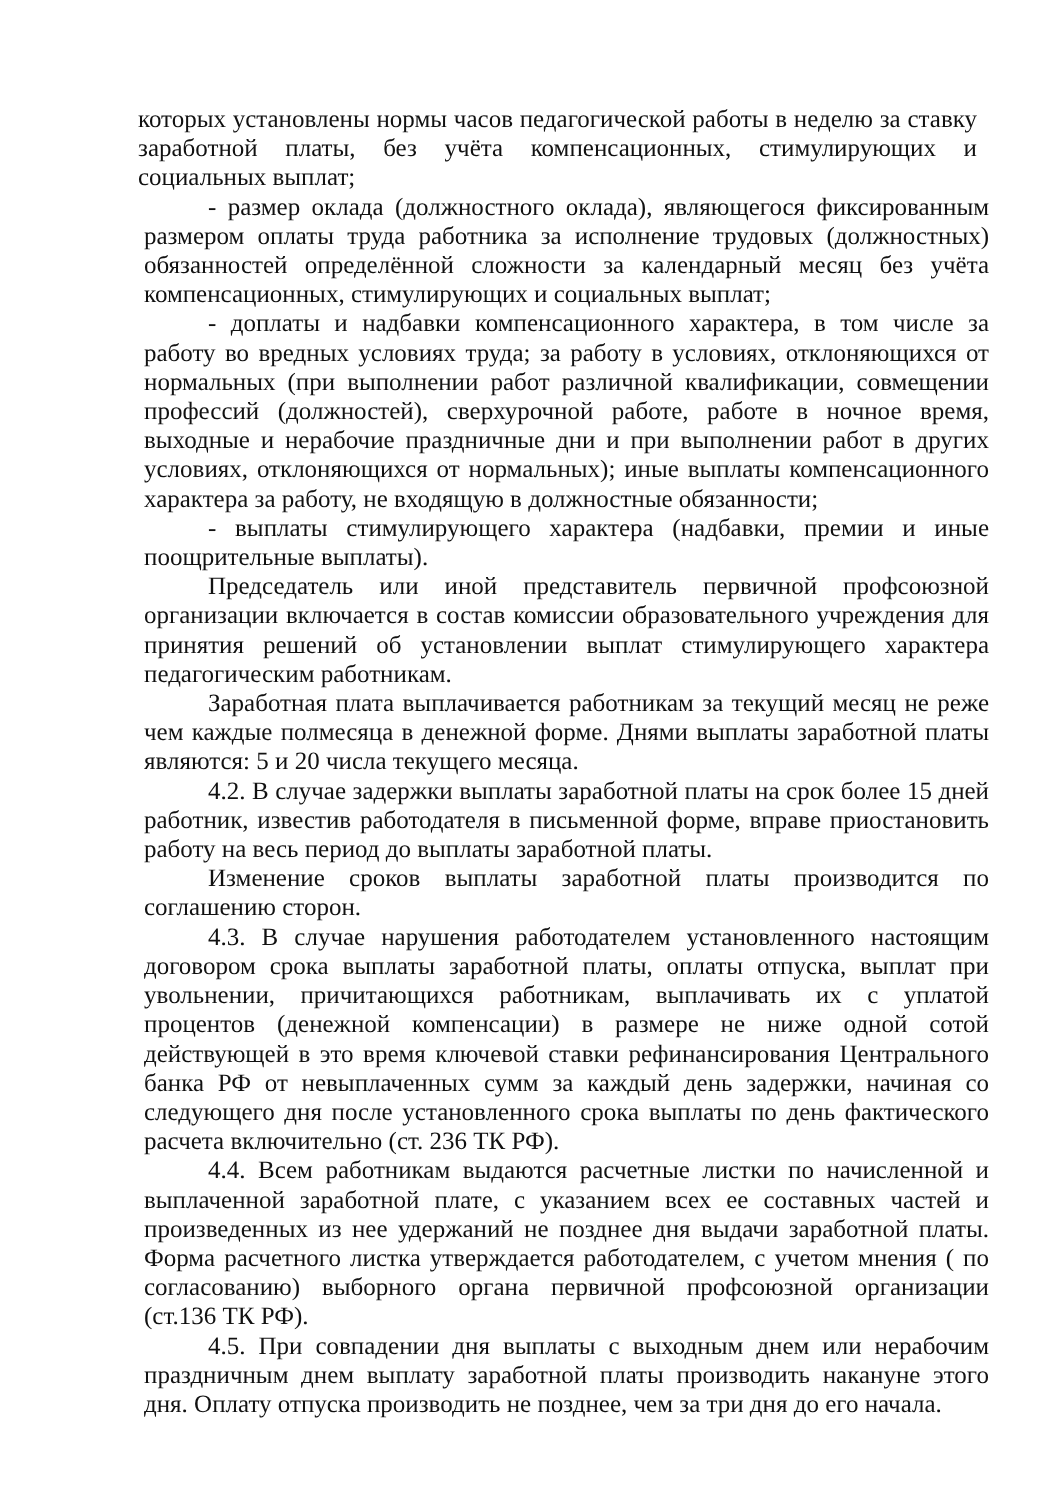которых установлены нормы часов педагогической работы в неделю за ставку заработной платы, без учёта компенсационных, стимулирующих и социальных выплат;
- размер оклада (должностного оклада), являющегося фиксированным размером оплаты труда работника за исполнение трудовых (должностных) обязанностей определённой сложности за календарный месяц без учёта компенсационных, стимулирующих и социальных выплат;
- доплаты и надбавки компенсационного характера, в том числе за работу во вредных условиях труда; за работу в условиях, отклоняющихся от нормальных (при выполнении работ различной квалификации, совмещении профессий (должностей), сверхурочной работе, работе в ночное время, выходные и нерабочие праздничные дни и при выполнении работ в других условиях, отклоняющихся от нормальных); иные выплаты компенсационного характера за работу, не входящую в должностные обязанности;
- выплаты стимулирующего характера (надбавки, премии и иные поощрительные выплаты).
Председатель или иной представитель первичной профсоюзной организации включается в состав комиссии образовательного учреждения для принятия решений об установлении выплат стимулирующего характера педагогическим работникам.
Заработная плата выплачивается работникам за текущий месяц не реже чем каждые полмесяца в денежной форме. Днями выплаты заработной платы являются: 5 и 20 числа текущего месяца.
4.2. В случае задержки выплаты заработной платы на срок более 15 дней работник, известив работодателя в письменной форме, вправе приостановить работу на весь период до выплаты заработной платы.
Изменение сроков выплаты заработной платы производится по соглашению сторон.
4.3. В случае нарушения работодателем установленного настоящим договором срока выплаты заработной платы, оплаты отпуска, выплат при увольнении, причитающихся работникам, выплачивать их с уплатой процентов (денежной компенсации) в размере не ниже одной сотой действующей в это время ключевой ставки рефинансирования Центрального банка РФ от невыплаченных сумм за каждый день задержки, начиная со следующего дня после установленного срока выплаты по день фактического расчета включительно (ст. 236 ТК РФ).
4.4. Всем работникам выдаются расчетные листки по начисленной и выплаченной заработной плате, с указанием всех ее составных частей и произведенных из нее удержаний не позднее дня выдачи заработной платы. Форма расчетного листка утверждается работодателем, с учетом мнения ( по согласованию) выборного органа первичной профсоюзной организации (ст.136 ТК РФ).
4.5. При совпадении дня выплаты с выходным днем или нерабочим праздничным днем выплату заработной платы производить накануне этого дня. Оплату отпуска производить не позднее, чем за три дня до его начала.